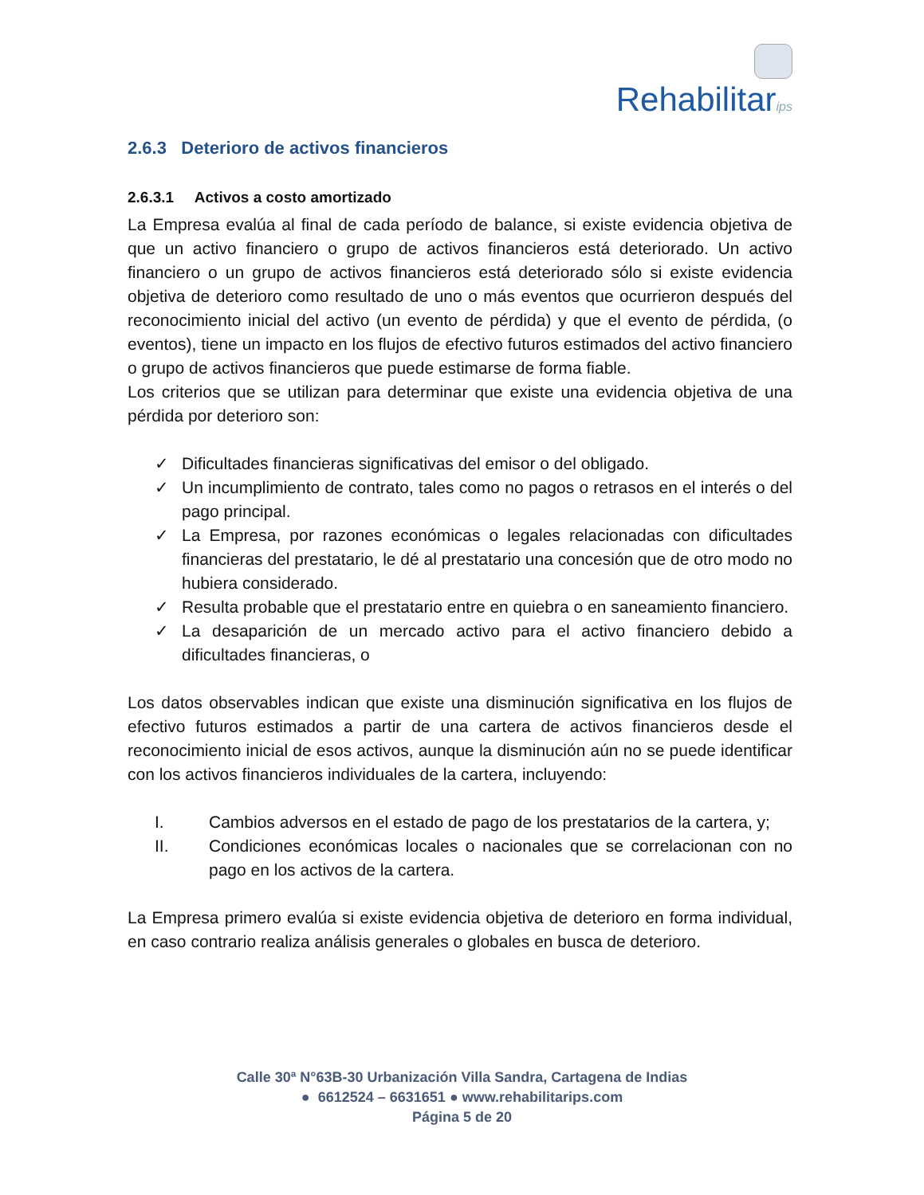Rehabilitar ips
2.6.3 Deterioro de activos financieros
2.6.3.1 Activos a costo amortizado
La Empresa evalúa al final de cada período de balance, si existe evidencia objetiva de que un activo financiero o grupo de activos financieros está deteriorado. Un activo financiero o un grupo de activos financieros está deteriorado sólo si existe evidencia objetiva de deterioro como resultado de uno o más eventos que ocurrieron después del reconocimiento inicial del activo (un evento de pérdida) y que el evento de pérdida, (o eventos), tiene un impacto en los flujos de efectivo futuros estimados del activo financiero o grupo de activos financieros que puede estimarse de forma fiable.
Los criterios que se utilizan para determinar que existe una evidencia objetiva de una pérdida por deterioro son:
✓ Dificultades financieras significativas del emisor o del obligado.
✓ Un incumplimiento de contrato, tales como no pagos o retrasos en el interés o del pago principal.
✓ La Empresa, por razones económicas o legales relacionadas con dificultades financieras del prestatario, le dé al prestatario una concesión que de otro modo no hubiera considerado.
✓ Resulta probable que el prestatario entre en quiebra o en saneamiento financiero.
✓ La desaparición de un mercado activo para el activo financiero debido a dificultades financieras, o
Los datos observables indican que existe una disminución significativa en los flujos de efectivo futuros estimados a partir de una cartera de activos financieros desde el reconocimiento inicial de esos activos, aunque la disminución aún no se puede identificar con los activos financieros individuales de la cartera, incluyendo:
I. Cambios adversos en el estado de pago de los prestatarios de la cartera, y;
II. Condiciones económicas locales o nacionales que se correlacionan con no pago en los activos de la cartera.
La Empresa primero evalúa si existe evidencia objetiva de deterioro en forma individual, en caso contrario realiza análisis generales o globales en busca de deterioro.
Calle 30ª N°63B-30 Urbanización Villa Sandra, Cartagena de Indias
● 6612524 – 6631651 ● www.rehabilitarips.com
Página 5 de 20